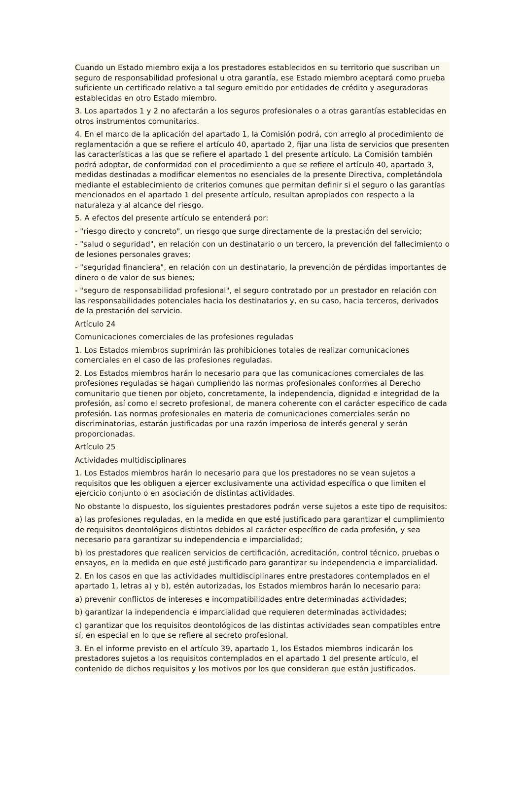Cuando un Estado miembro exija a los prestadores establecidos en su territorio que suscriban un seguro de responsabilidad profesional u otra garantía, ese Estado miembro aceptará como prueba suficiente un certificado relativo a tal seguro emitido por entidades de crédito y aseguradoras establecidas en otro Estado miembro.
3. Los apartados 1 y 2 no afectarán a los seguros profesionales o a otras garantías establecidas en otros instrumentos comunitarios.
4. En el marco de la aplicación del apartado 1, la Comisión podrá, con arreglo al procedimiento de reglamentación a que se refiere el artículo 40, apartado 2, fijar una lista de servicios que presenten las características a las que se refiere el apartado 1 del presente artículo. La Comisión también podrá adoptar, de conformidad con el procedimiento a que se refiere el artículo 40, apartado 3, medidas destinadas a modificar elementos no esenciales de la presente Directiva, completándola mediante el establecimiento de criterios comunes que permitan definir si el seguro o las garantías mencionados en el apartado 1 del presente artículo, resultan apropiados con respecto a la naturaleza y al alcance del riesgo.
5. A efectos del presente artículo se entenderá por:
- "riesgo directo y concreto", un riesgo que surge directamente de la prestación del servicio;
- "salud o seguridad", en relación con un destinatario o un tercero, la prevención del fallecimiento o de lesiones personales graves;
- "seguridad financiera", en relación con un destinatario, la prevención de pérdidas importantes de dinero o de valor de sus bienes;
- "seguro de responsabilidad profesional", el seguro contratado por un prestador en relación con las responsabilidades potenciales hacia los destinatarios y, en su caso, hacia terceros, derivados de la prestación del servicio.
Artículo 24
Comunicaciones comerciales de las profesiones reguladas
1. Los Estados miembros suprimirán las prohibiciones totales de realizar comunicaciones comerciales en el caso de las profesiones reguladas.
2. Los Estados miembros harán lo necesario para que las comunicaciones comerciales de las profesiones reguladas se hagan cumpliendo las normas profesionales conformes al Derecho comunitario que tienen por objeto, concretamente, la independencia, dignidad e integridad de la profesión, así como el secreto profesional, de manera coherente con el carácter específico de cada profesión. Las normas profesionales en materia de comunicaciones comerciales serán no discriminatorias, estarán justificadas por una razón imperiosa de interés general y serán proporcionadas.
Artículo 25
Actividades multidisciplinares
1. Los Estados miembros harán lo necesario para que los prestadores no se vean sujetos a requisitos que les obliguen a ejercer exclusivamente una actividad específica o que limiten el ejercicio conjunto o en asociación de distintas actividades.
No obstante lo dispuesto, los siguientes prestadores podrán verse sujetos a este tipo de requisitos:
a) las profesiones reguladas, en la medida en que esté justificado para garantizar el cumplimiento de requisitos deontológicos distintos debidos al carácter específico de cada profesión, y sea necesario para garantizar su independencia e imparcialidad;
b) los prestadores que realicen servicios de certificación, acreditación, control técnico, pruebas o ensayos, en la medida en que esté justificado para garantizar su independencia e imparcialidad.
2. En los casos en que las actividades multidisciplinares entre prestadores contemplados en el apartado 1, letras a) y b), estén autorizadas, los Estados miembros harán lo necesario para:
a) prevenir conflictos de intereses e incompatibilidades entre determinadas actividades;
b) garantizar la independencia e imparcialidad que requieren determinadas actividades;
c) garantizar que los requisitos deontológicos de las distintas actividades sean compatibles entre sí, en especial en lo que se refiere al secreto profesional.
3. En el informe previsto en el artículo 39, apartado 1, los Estados miembros indicarán los prestadores sujetos a los requisitos contemplados en el apartado 1 del presente artículo, el contenido de dichos requisitos y los motivos por los que consideran que están justificados.